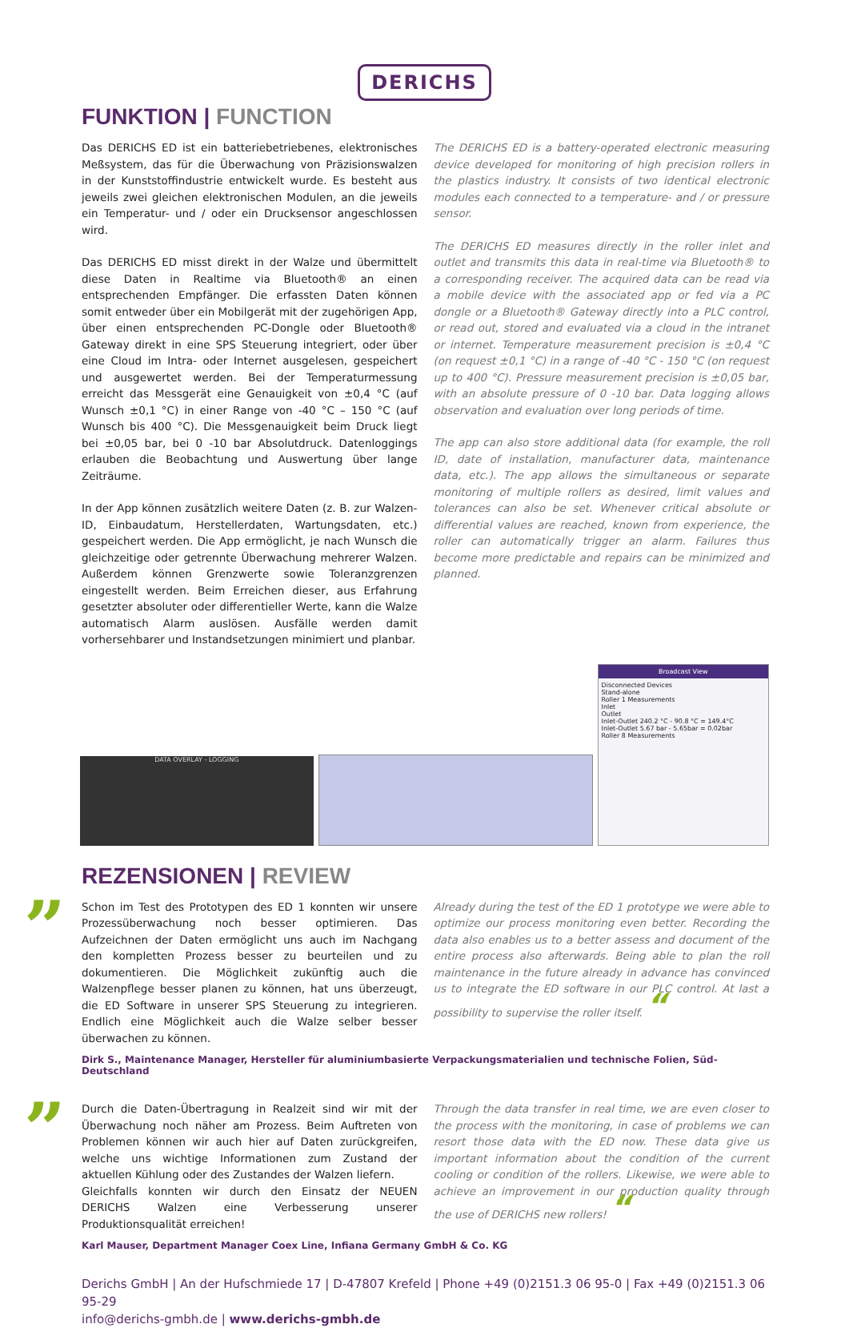DERICHS
FUNKTION | FUNCTION
Das DERICHS ED ist ein batteriebetriebenes, elektronisches Meßsystem, das für die Überwachung von Präzisionswalzen in der Kunststoffindustrie entwickelt wurde. Es besteht aus jeweils zwei gleichen elektronischen Modulen, an die jeweils ein Temperatur- und / oder ein Drucksensor angeschlossen wird.
Das DERICHS ED misst direkt in der Walze und übermittelt diese Daten in Realtime via Bluetooth® an einen entsprechenden Empfänger. Die erfassten Daten können somit entweder über ein Mobilgerät mit der zugehörigen App, über einen entsprechenden PC-Dongle oder Bluetooth® Gateway direkt in eine SPS Steuerung integriert, oder über eine Cloud im Intra- oder Internet ausgelesen, gespeichert und ausgewertet werden. Bei der Temperaturmessung erreicht das Messgerät eine Genauigkeit von ±0,4 °C (auf Wunsch ±0,1 °C) in einer Range von -40 °C – 150 °C (auf Wunsch bis 400 °C). Die Messgenauigkeit beim Druck liegt bei ±0,05 bar, bei 0 -10 bar Absolutdruck. Datenloggings erlauben die Beobachtung und Auswertung über lange Zeiträume.
In der App können zusätzlich weitere Daten (z. B. zur Walzen-ID, Einbaudatum, Herstellerdaten, Wartungsdaten, etc.) gespeichert werden. Die App ermöglicht, je nach Wunsch die gleichzeitige oder getrennte Überwachung mehrerer Walzen. Außerdem können Grenzwerte sowie Toleranzgrenzen eingestellt werden. Beim Erreichen dieser, aus Erfahrung gesetzter absoluter oder differentieller Werte, kann die Walze automatisch Alarm auslösen. Ausfälle werden damit vorhersehbarer und Instandsetzungen minimiert und planbar.
The DERICHS ED is a battery-operated electronic measuring device developed for monitoring of high precision rollers in the plastics industry. It consists of two identical electronic modules each connected to a temperature- and / or pressure sensor.
The DERICHS ED measures directly in the roller inlet and outlet and transmits this data in real-time via Bluetooth® to a corresponding receiver. The acquired data can be read via a mobile device with the associated app or fed via a PC dongle or a Bluetooth® Gateway directly into a PLC control, or read out, stored and evaluated via a cloud in the intranet or internet. Temperature measurement precision is ±0,4 °C (on request ±0,1 °C) in a range of -40 °C - 150 °C (on request up to 400 °C). Pressure measurement precision is ±0,05 bar, with an absolute pressure of 0 -10 bar. Data logging allows observation and evaluation over long periods of time.
The app can also store additional data (for example, the roll ID, date of installation, manufacturer data, maintenance data, etc.). The app allows the simultaneous or separate monitoring of multiple rollers as desired, limit values and tolerances can also be set. Whenever critical absolute or differential values are reached, known from experience, the roller can automatically trigger an alarm. Failures thus become more predictable and repairs can be minimized and planned.
DATA OVERLAY - LOGGING
Broadcast View
Disconnected Devices
Stand-alone
Roller 1 Measurements
Inlet
Outlet
Inlet-Outlet 240.2 °C - 90.8 °C = 149.4°C
Inlet-Outlet 5.67 bar - 5.65bar = 0.02bar
Roller 8 Measurements
REZENSIONEN | REVIEW
”
Schon im Test des Prototypen des ED 1 konnten wir unsere Prozessüberwachung noch besser optimieren. Das Aufzeichnen der Daten ermöglicht uns auch im Nachgang den kompletten Prozess besser zu beurteilen und zu dokumentieren. Die Möglichkeit zukünftig auch die Walzenpflege besser planen zu können, hat uns überzeugt, die ED Software in unserer SPS Steuerung zu integrieren. Endlich eine Möglichkeit auch die Walze selber besser überwachen zu können.
Already during the test of the ED 1 prototype we were able to optimize our process monitoring even better. Recording the data also enables us to a better assess and document of the entire process also afterwards. Being able to plan the roll maintenance in the future already in advance has convinced us to integrate the ED software in our PLC control. At last a possibility to supervise the roller itself. “
Dirk S., Maintenance Manager, Hersteller für aluminiumbasierte Verpackungsmaterialien und technische Folien, Süd-Deutschland
”
Durch die Daten-Übertragung in Realzeit sind wir mit der Überwachung noch näher am Prozess. Beim Auftreten von Problemen können wir auch hier auf Daten zurückgreifen, welche uns wichtige Informationen zum Zustand der aktuellen Kühlung oder des Zustandes der Walzen liefern.
Gleichfalls konnten wir durch den Einsatz der NEUEN DERICHS Walzen eine Verbesserung unserer Produktionsqualität erreichen!
Through the data transfer in real time, we are even closer to the process with the monitoring, in case of problems we can resort those data with the ED now. These data give us important information about the condition of the current cooling or condition of the rollers. Likewise, we were able to achieve an improvement in our production quality through the use of DERICHS new rollers! “
Karl Mauser, Department Manager Coex Line, Infiana Germany GmbH & Co. KG
Derichs GmbH | An der Hufschmiede 17 | D-47807 Krefeld | Phone +49 (0)2151.3 06 95-0 | Fax +49 (0)2151.3 06 95-29
info@derichs-gmbh.de | www.derichs-gmbh.de